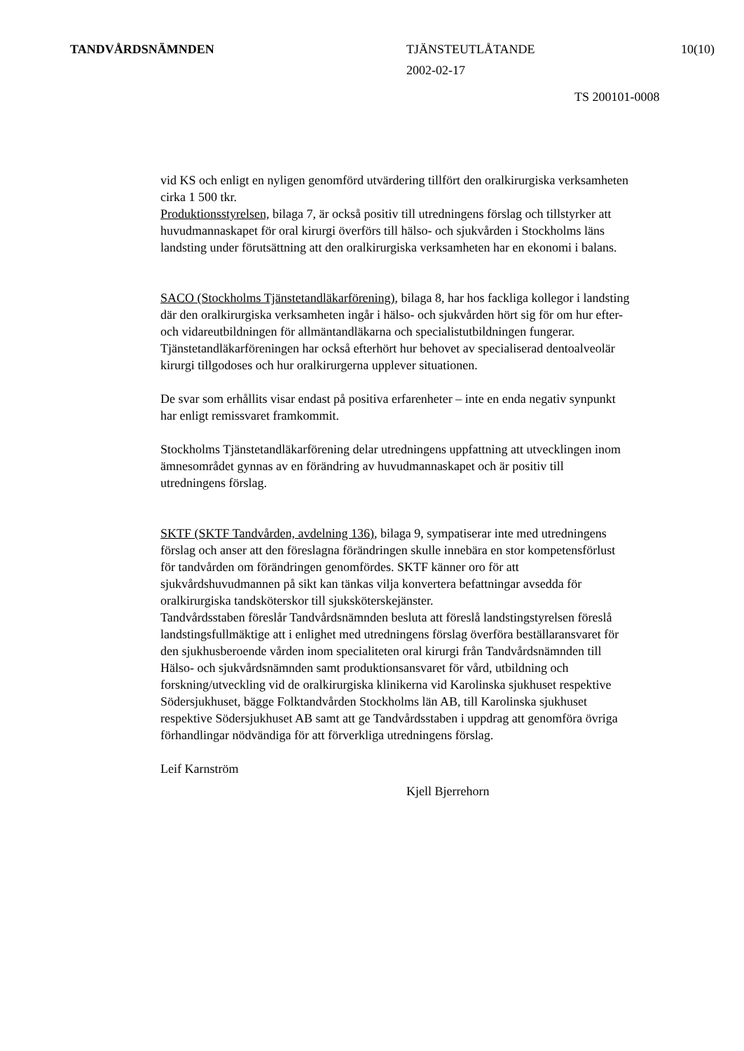TANDVÅRDSNÄMNDEN TJÄNSTEUTLÅTANDE 10(10)
2002-02-17
TS 200101-0008
vid KS och enligt en nyligen genomförd utvärdering tillfört den oralkirurgiska verksamheten cirka 1 500 tkr.
Produktionsstyrelsen, bilaga 7, är också positiv till utredningens förslag och tillstyrker att huvudmannaskapet för oral kirurgi överförs till hälso- och sjukvården i Stockholms läns landsting under förutsättning att den oralkirurgiska verksamheten har en ekonomi i balans.
SACO (Stockholms Tjänstetandläkarförening), bilaga 8, har hos fackliga kollegor i landsting där den oralkirurgiska verksamheten ingår i hälso- och sjukvården hört sig för om hur efter- och vidareutbildningen för allmäntandläkarna och specialistutbildningen fungerar. Tjänstetandläkarföreningen har också efterhört hur behovet av specialiserad dentoalveolär kirurgi tillgodoses och hur oralkirurgerna upplever situationen.
De svar som erhållits visar endast på positiva erfarenheter – inte en enda negativ synpunkt har enligt remissvaret framkommit.
Stockholms Tjänstetandläkarförening delar utredningens uppfattning att utvecklingen inom ämnesområdet gynnas av en förändring av huvudmannaskapet och är positiv till utredningens förslag.
SKTF (SKTF Tandvården, avdelning 136), bilaga 9, sympatiserar inte med utredningens förslag och anser att den föreslagna förändringen skulle innebära en stor kompetensförlust för tandvården om förändringen genomfördes. SKTF känner oro för att sjukvårdshuvudmannen på sikt kan tänkas vilja konvertera befattningar avsedda för oralkirurgiska tandsköterskor till sjuksköterskejänster.
Tandvårdsstaben föreslår Tandvårdsnämnden besluta att föreslå landstingstyrelsen föreslå landstingsfullmäktige att i enlighet med utredningens förslag överföra beställaransvaret för den sjukhusberoende vården inom specialiteten oral kirurgi från Tandvårdsnämnden till Hälso- och sjukvårdsnämnden samt produktionsansvaret för vård, utbildning och forskning/utveckling vid de oralkirurgiska klinikerna vid Karolinska sjukhuset respektive Södersjukhuset, bägge Folktandvården Stockholms län AB, till Karolinska sjukhuset respektive Södersjukhuset AB samt att ge Tandvårdsstaben i uppdrag att genomföra övriga förhandlingar nödvändiga för att förverkliga utredningens förslag.
Leif Karnström
Kjell Bjerrehorn